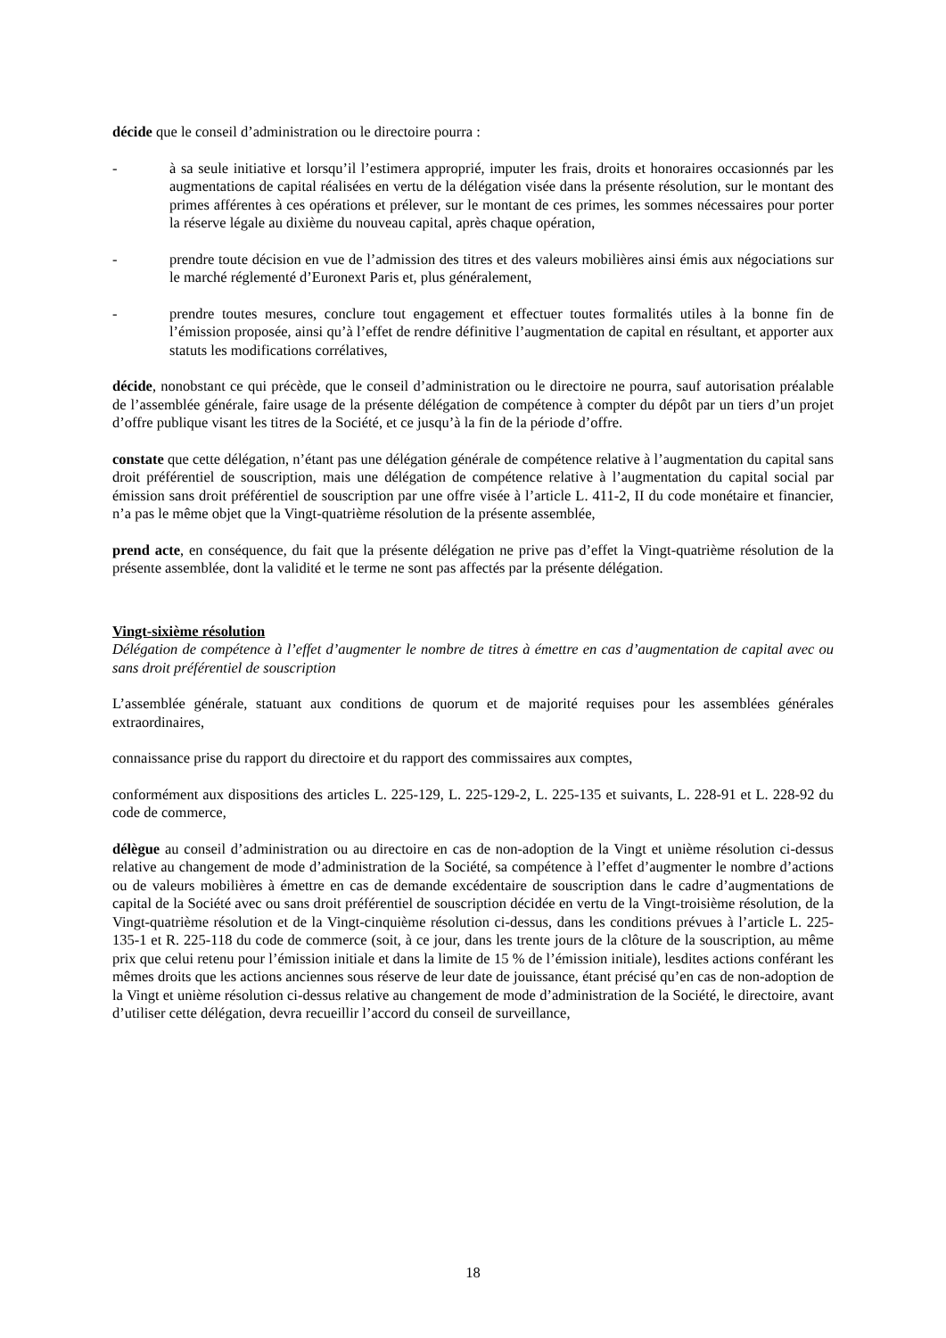décide que le conseil d’administration ou le directoire pourra :
- à sa seule initiative et lorsqu’il l’estimera approprié, imputer les frais, droits et honoraires occasionnés par les augmentations de capital réalisées en vertu de la délégation visée dans la présente résolution, sur le montant des primes afférentes à ces opérations et prélever, sur le montant de ces primes, les sommes nécessaires pour porter la réserve légale au dixième du nouveau capital, après chaque opération,
- prendre toute décision en vue de l’admission des titres et des valeurs mobilières ainsi émis aux négociations sur le marché réglementé d’Euronext Paris et, plus généralement,
- prendre toutes mesures, conclure tout engagement et effectuer toutes formalités utiles à la bonne fin de l’émission proposée, ainsi qu’à l’effet de rendre définitive l’augmentation de capital en résultant, et apporter aux statuts les modifications corrélatives,
décide, nonobstant ce qui précède, que le conseil d’administration ou le directoire ne pourra, sauf autorisation préalable de l’assemblée générale, faire usage de la présente délégation de compétence à compter du dépôt par un tiers d’un projet d’offre publique visant les titres de la Société, et ce jusqu’à la fin de la période d’offre.
constate que cette délégation, n’étant pas une délégation générale de compétence relative à l’augmentation du capital sans droit préférentiel de souscription, mais une délégation de compétence relative à l’augmentation du capital social par émission sans droit préférentiel de souscription par une offre visée à l’article L. 411-2, II du code monétaire et financier, n’a pas le même objet que la Vingt-quatrième résolution de la présente assemblée,
prend acte, en conséquence, du fait que la présente délégation ne prive pas d’effet la Vingt-quatrième résolution de la présente assemblée, dont la validité et le terme ne sont pas affectés par la présente délégation.
Vingt-sixième résolution
Délégation de compétence à l’effet d’augmenter le nombre de titres à émettre en cas d’augmentation de capital avec ou sans droit préférentiel de souscription
L’assemblée générale, statuant aux conditions de quorum et de majorité requises pour les assemblées générales extraordinaires,
connaissance prise du rapport du directoire et du rapport des commissaires aux comptes,
conformément aux dispositions des articles L. 225-129, L. 225-129-2, L. 225-135 et suivants, L. 228-91 et L. 228-92 du code de commerce,
délègue au conseil d’administration ou au directoire en cas de non-adoption de la Vingt et unième résolution ci-dessus relative au changement de mode d’administration de la Société, sa compétence à l’effet d’augmenter le nombre d’actions ou de valeurs mobilières à émettre en cas de demande excédentaire de souscription dans le cadre d’augmentations de capital de la Société avec ou sans droit préférentiel de souscription décidée en vertu de la Vingt-troisième résolution, de la Vingt-quatrième résolution et de la Vingt-cinquième résolution ci-dessus, dans les conditions prévues à l’article L. 225-135-1 et R. 225-118 du code de commerce (soit, à ce jour, dans les trente jours de la clôture de la souscription, au même prix que celui retenu pour l’émission initiale et dans la limite de 15 % de l’émission initiale), lesdites actions conférant les mêmes droits que les actions anciennes sous réserve de leur date de jouissance, étant précisé qu’en cas de non-adoption de la Vingt et unième résolution ci-dessus relative au changement de mode d’administration de la Société, le directoire, avant d’utiliser cette délégation, devra recueillir l’accord du conseil de surveillance,
18